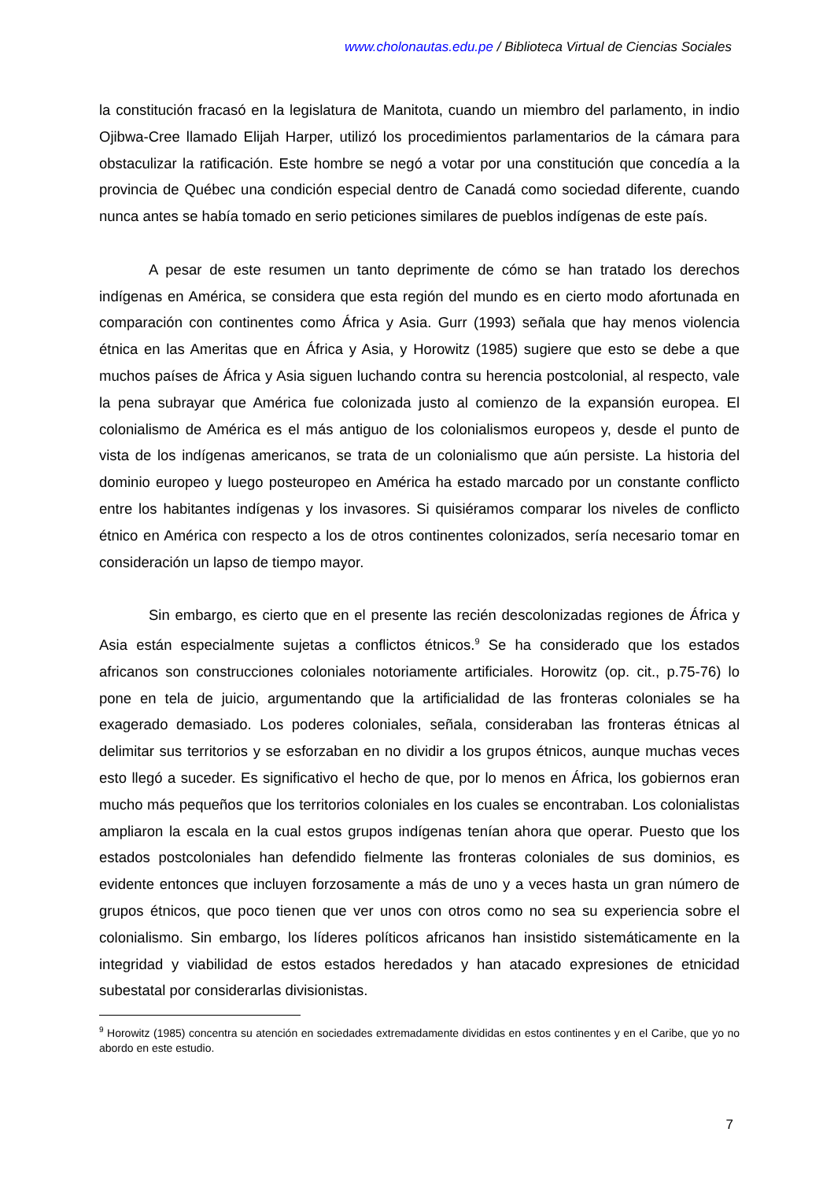www.cholonautas.edu.pe / Biblioteca Virtual de Ciencias Sociales
la constitución fracasó en la legislatura de Manitota, cuando un miembro del parlamento, in indio Ojibwa-Cree llamado Elijah Harper, utilizó los procedimientos parlamentarios de la cámara para obstaculizar la ratificación. Este hombre se negó a votar por una constitución que concedía a la provincia de Québec una condición especial dentro de Canadá como sociedad diferente, cuando nunca antes se había tomado en serio peticiones similares de pueblos indígenas de este país.
A pesar de este resumen un tanto deprimente de cómo se han tratado los derechos indígenas en América, se considera que esta región del mundo es en cierto modo afortunada en comparación con continentes como África y Asia. Gurr (1993) señala que hay menos violencia étnica en las Ameritas que en África y Asia, y Horowitz (1985) sugiere que esto se debe a que muchos países de África y Asia siguen luchando contra su herencia postcolonial, al respecto, vale la pena subrayar que América fue colonizada justo al comienzo de la expansión europea. El colonialismo de América es el más antiguo de los colonialismos europeos y, desde el punto de vista de los indígenas americanos, se trata de un colonialismo que aún persiste. La historia del dominio europeo y luego posteuropeo en América ha estado marcado por un constante conflicto entre los habitantes indígenas y los invasores. Si quisiéramos comparar los niveles de conflicto étnico en América con respecto a los de otros continentes colonizados, sería necesario tomar en consideración un lapso de tiempo mayor.
Sin embargo, es cierto que en el presente las recién descolonizadas regiones de África y Asia están especialmente sujetas a conflictos étnicos.<sup>9</sup> Se ha considerado que los estados africanos son construcciones coloniales notoriamente artificiales. Horowitz (op. cit., p.75-76) lo pone en tela de juicio, argumentando que la artificialidad de las fronteras coloniales se ha exagerado demasiado. Los poderes coloniales, señala, consideraban las fronteras étnicas al delimitar sus territorios y se esforzaban en no dividir a los grupos étnicos, aunque muchas veces esto llegó a suceder. Es significativo el hecho de que, por lo menos en África, los gobiernos eran mucho más pequeños que los territorios coloniales en los cuales se encontraban. Los colonialistas ampliaron la escala en la cual estos grupos indígenas tenían ahora que operar. Puesto que los estados postcoloniales han defendido fielmente las fronteras coloniales de sus dominios, es evidente entonces que incluyen forzosamente a más de uno y a veces hasta un gran número de grupos étnicos, que poco tienen que ver unos con otros como no sea su experiencia sobre el colonialismo. Sin embargo, los líderes políticos africanos han insistido sistemáticamente en la integridad y viabilidad de estos estados heredados y han atacado expresiones de etnicidad subestatal por considerarlas divisionistas.
<sup>9</sup> Horowitz (1985) concentra su atención en sociedades extremadamente divididas en estos continentes y en el Caribe, que yo no abordo en este estudio.
7